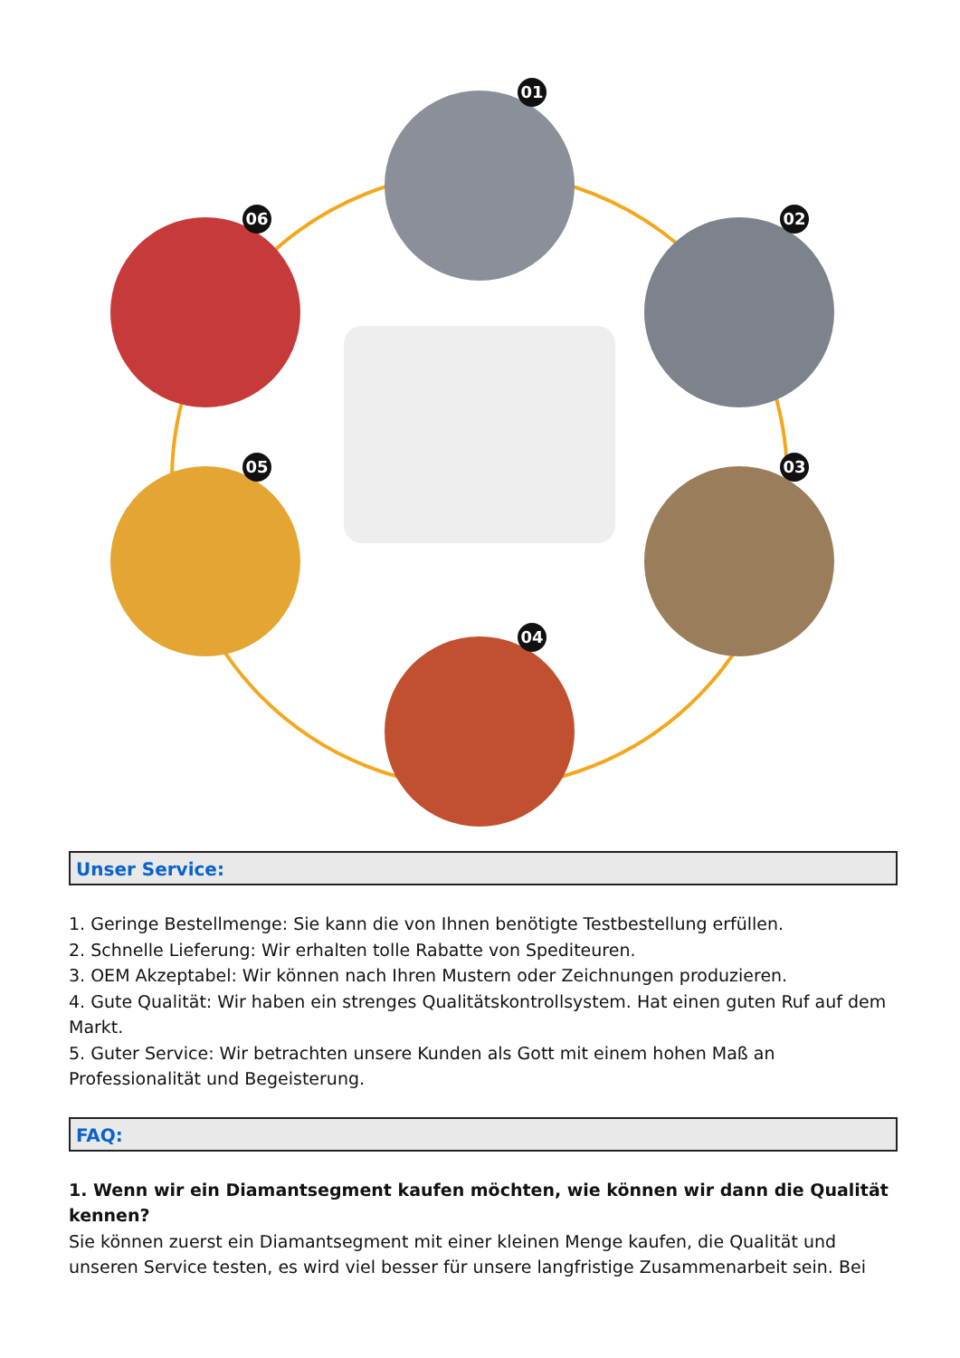01
02
03
04
05
06
Unser Service:
1. Geringe Bestellmenge: Sie kann die von Ihnen benötigte Testbestellung erfüllen.
2. Schnelle Lieferung: Wir erhalten tolle Rabatte von Spediteuren.
3. OEM Akzeptabel: Wir können nach Ihren Mustern oder Zeichnungen produzieren.
4. Gute Qualität: Wir haben ein strenges Qualitätskontrollsystem. Hat einen guten Ruf auf dem Markt.
5. Guter Service: Wir betrachten unsere Kunden als Gott mit einem hohen Maß an Professionalität und Begeisterung.
FAQ:
1. Wenn wir ein Diamantsegment kaufen möchten, wie können wir dann die Qualität kennen?
Sie können zuerst ein Diamantsegment mit einer kleinen Menge kaufen, die Qualität und unseren Service testen, es wird viel besser für unsere langfristige Zusammenarbeit sein. Bei